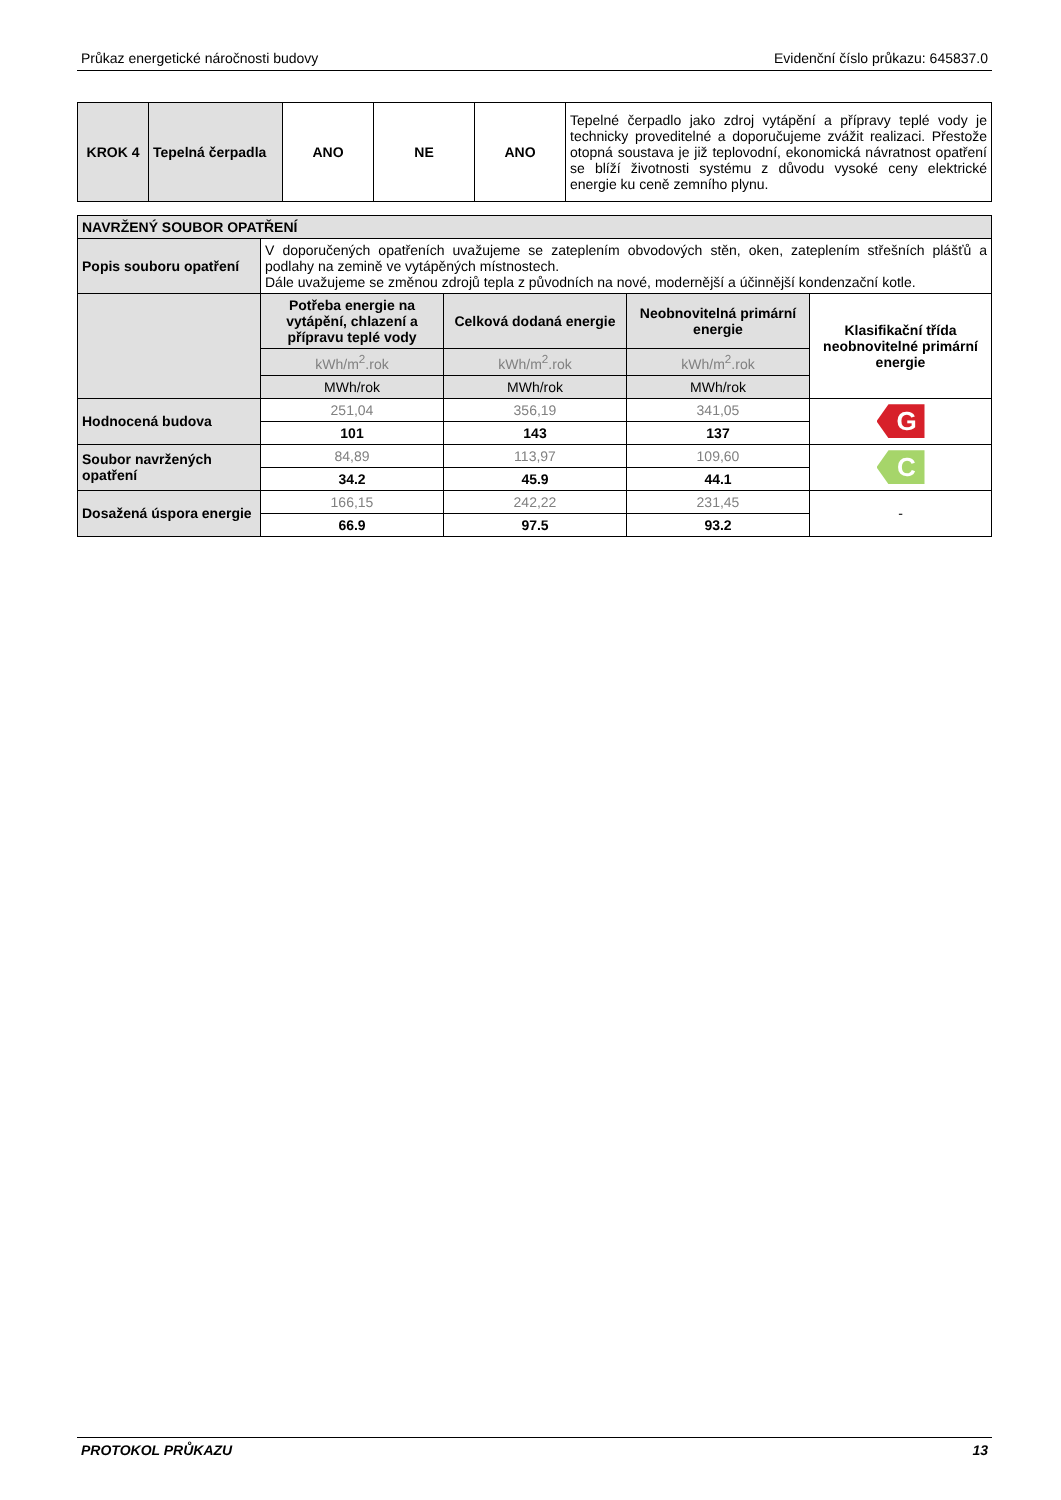Průkaz energetické náročnosti budovy Evidenční číslo průkazu: 645837.0
| KROK 4 | Tepelná čerpadla | ANO | NE | ANO | Tepelné čerpadlo jako zdroj vytápění a přípravy teplé vody je technicky proveditelné a doporučujeme zvážit realizaci. Přestože otopná soustava je již teplovodní, ekonomická návratnost opatření se blíží životnosti systému z důvodu vysoké ceny elektrické energie ku ceně zemního plynu. |
| NAVRŽENÝ SOUBOR OPATŘENÍ | | | | |
| Popis souboru opatření | V doporučených opatřeních uvažujeme se zateplením obvodových stěn, oken, zateplením střešních plášťů a podlahy na zemině ve vytápěných místnostech. Dále uvažujeme se změnou zdrojů tepla z původních na nové, modernější a účinnější kondenzační kotle. | | | |
| | Potřeba energie na vytápění, chlazení a přípravu teplé vody | Celková dodaná energie | Neobnovitelná primární energie | Klasifikační třída neobnovitelné primární energie |
| | kWh/m<sup>2</sup>.rok | kWh/m<sup>2</sup>.rok | kWh/m<sup>2</sup>.rok | |
| | MWh/rok | MWh/rok | MWh/rok | |
| Hodnocená budova | 251,04 | 356,19 | 341,05 | G |
| | 101 | 143 | 137 | |
| Soubor navržených opatření | 84,89 | 113,97 | 109,60 | C |
| | 34.2 | 45.9 | 44.1 | |
| Dosažená úspora energie | 166,15 | 242,22 | 231,45 | - |
| | 66.9 | 97.5 | 93.2 | |
PROTOKOL PRŮKAZU 13